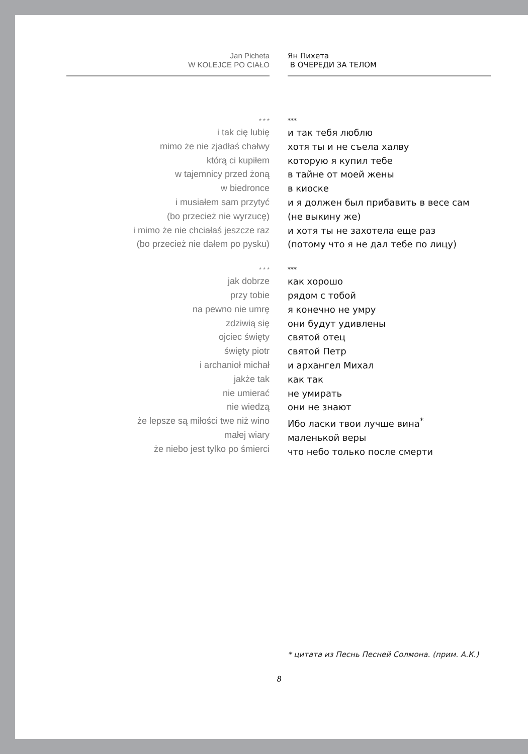Jan Picheta
W KOLEJCE PO CIAŁO
Ян Пихета
В ОЧЕРЕДИ ЗА ТЕЛОМ
* * *
i tak cię lubię
mimo że nie zjadłaś chałwy
którą ci kupiłem
w tajemnicy przed żoną
w biedronce
i musiałem sam przytyć
(bo przecież nie wyrzucę)
i mimo że nie chciałaś jeszcze raz
(bo przecież nie dałem po pysku)
***
и так тебя люблю
хотя ты и не съела халву
которую я купил тебе
в тайне от моей жены
в киоске
и я должен был прибавить в весе сам
(не выкину же)
и хотя ты не захотела еще раз
(потому что я не дал тебе по лицу)
* * *
jak dobrze
przy tobie
na pewno nie umrę
zdziwią się
ojciec święty
święty piotr
i archanioł michał
jakże tak
nie umierać
nie wiedzą
że lepsze są miłości twe niż wino
małej wiary
że niebo jest tylko po śmierci
***
как хорошо
рядом с тобой
я конечно не умру
они будут удивлены
святой отец
святой Петр
и архангел Михал
как так
не умирать
они не знают
Ибо ласки твои лучше вина<sup>*</sup>
маленькой веры
что небо только после смерти
* цитата из Песнь Песней Солмона. (прим. А.К.)
8